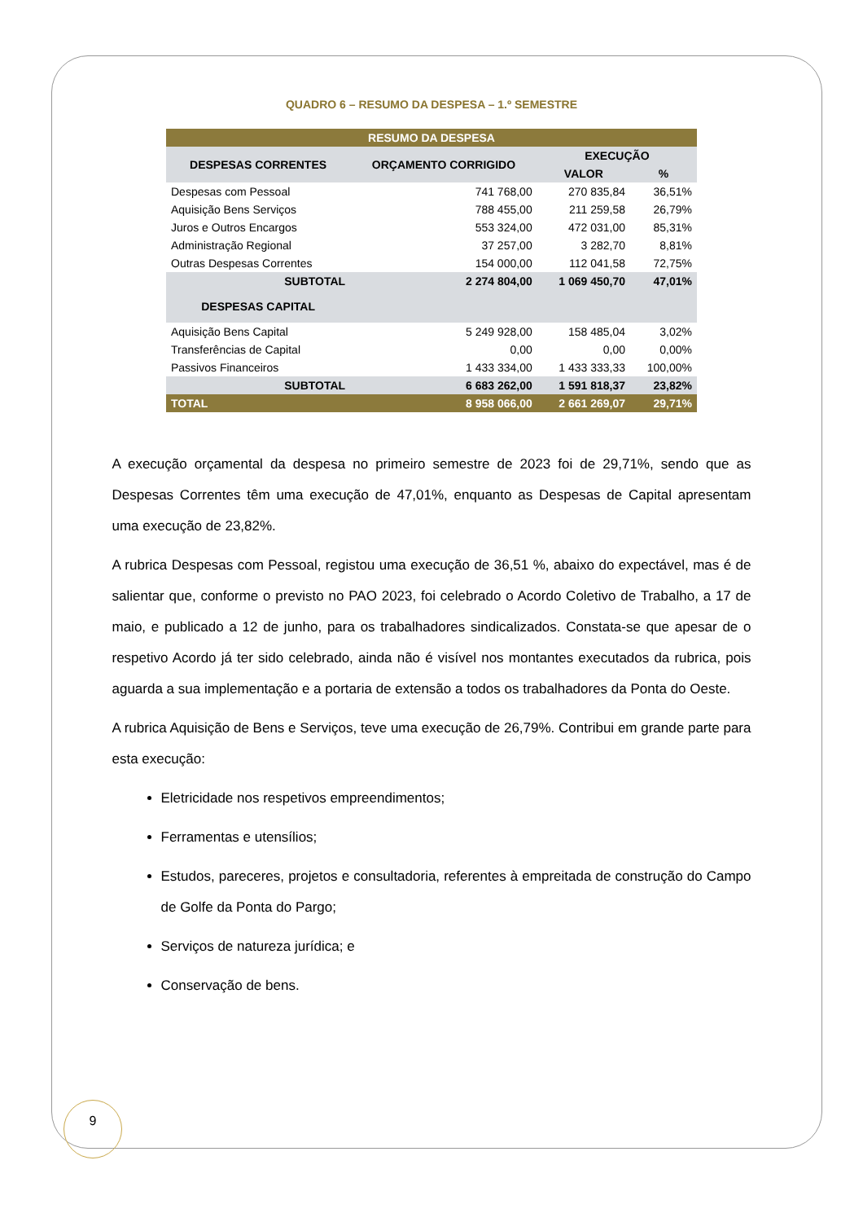QUADRO 6 – RESUMO DA DESPESA – 1.º SEMESTRE
| RESUMO DA DESPESA | | | |
| --- | --- | --- | --- |
| DESPESAS CORRENTES | ORÇAMENTO CORRIGIDO | EXECUÇÃO | |
| | | VALOR | % |
| Despesas com Pessoal | 741 768,00 | 270 835,84 | 36,51% |
| Aquisição Bens Serviços | 788 455,00 | 211 259,58 | 26,79% |
| Juros e Outros Encargos | 553 324,00 | 472 031,00 | 85,31% |
| Administração Regional | 37 257,00 | 3 282,70 | 8,81% |
| Outras Despesas Correntes | 154 000,00 | 112 041,58 | 72,75% |
| SUBTOTAL | 2 274 804,00 | 1 069 450,70 | 47,01% |
| DESPESAS CAPITAL | | | |
| Aquisição Bens Capital | 5 249 928,00 | 158 485,04 | 3,02% |
| Transferências de Capital | 0,00 | 0,00 | 0,00% |
| Passivos Financeiros | 1 433 334,00 | 1 433 333,33 | 100,00% |
| SUBTOTAL | 6 683 262,00 | 1 591 818,37 | 23,82% |
| TOTAL | 8 958 066,00 | 2 661 269,07 | 29,71% |
A execução orçamental da despesa no primeiro semestre de 2023 foi de 29,71%, sendo que as Despesas Correntes têm uma execução de 47,01%, enquanto as Despesas de Capital apresentam uma execução de 23,82%.
A rubrica Despesas com Pessoal, registou uma execução de 36,51 %, abaixo do expectável, mas é de salientar que, conforme o previsto no PAO 2023, foi celebrado o Acordo Coletivo de Trabalho, a 17 de maio, e publicado a 12 de junho, para os trabalhadores sindicalizados. Constata-se que apesar de o respetivo Acordo já ter sido celebrado, ainda não é visível nos montantes executados da rubrica, pois aguarda a sua implementação e a portaria de extensão a todos os trabalhadores da Ponta do Oeste.
A rubrica Aquisição de Bens e Serviços, teve uma execução de 26,79%. Contribui em grande parte para esta execução:
Eletricidade nos respetivos empreendimentos;
Ferramentas e utensílios;
Estudos, pareceres, projetos e consultadoria, referentes à empreitada de construção do Campo de Golfe da Ponta do Pargo;
Serviços de natureza jurídica; e
Conservação de bens.
9